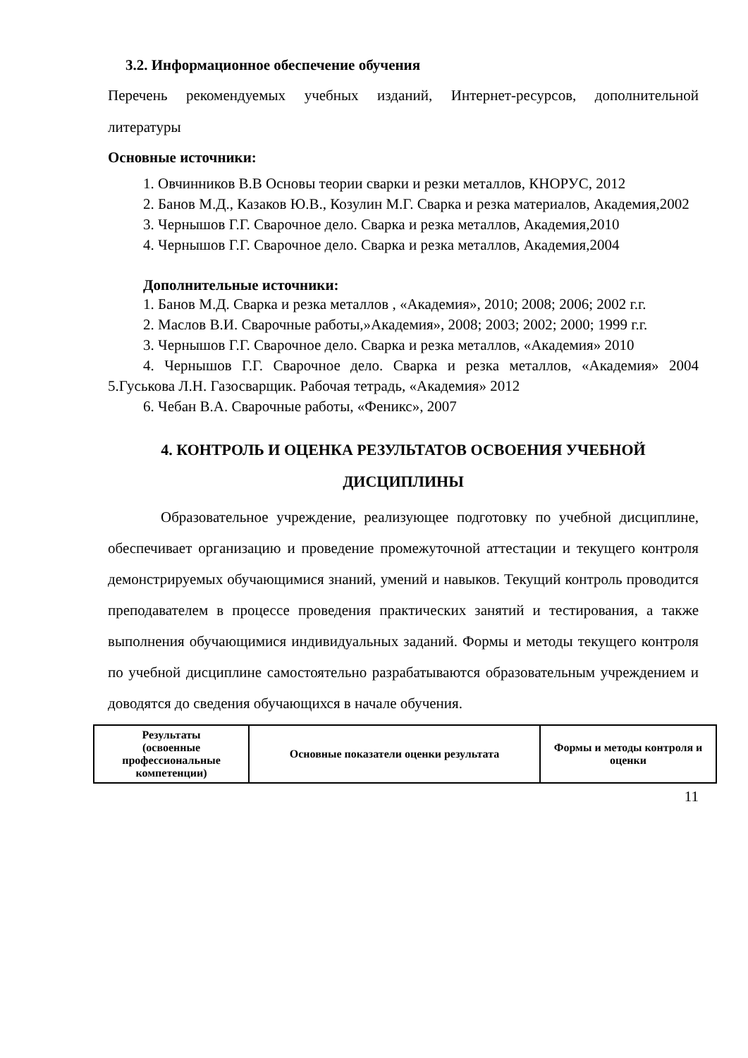3.2. Информационное обеспечение обучения
Перечень рекомендуемых учебных изданий, Интернет-ресурсов, дополнительной литературы
Основные источники:
1. Овчинников В.В Основы теории сварки и резки металлов, КНОРУС, 2012
2. Банов М.Д., Казаков Ю.В., Козулин М.Г. Сварка и резка материалов, Академия,2002
3. Чернышов Г.Г. Сварочное дело. Сварка и резка металлов, Академия,2010
4. Чернышов Г.Г. Сварочное дело. Сварка и резка металлов, Академия,2004
Дополнительные источники:
1. Банов М.Д. Сварка и резка металлов , «Академия», 2010; 2008; 2006; 2002 г.г.
2. Маслов В.И. Сварочные работы,»Академия», 2008; 2003; 2002; 2000; 1999 г.г.
3. Чернышов Г.Г. Сварочное дело. Сварка и резка металлов, «Академия» 2010
4. Чернышов Г.Г. Сварочное дело. Сварка и резка металлов, «Академия» 2004 5.Гуськова Л.Н. Газосварщик. Рабочая тетрадь, «Академия» 2012
6. Чебан В.А. Сварочные работы, «Феникс», 2007
4. КОНТРОЛЬ И ОЦЕНКА РЕЗУЛЬТАТОВ ОСВОЕНИЯ УЧЕБНОЙ ДИСЦИПЛИНЫ
Образовательное учреждение, реализующее подготовку по учебной дисциплине, обеспечивает организацию и проведение промежуточной аттестации и текущего контроля демонстрируемых обучающимися знаний, умений и навыков. Текущий контроль проводится преподавателем в процессе проведения практических занятий и тестирования, а также выполнения обучающимися индивидуальных заданий. Формы и методы текущего контроля по учебной дисциплине самостоятельно разрабатываются образовательным учреждением и доводятся до сведения обучающихся в начале обучения.
| Результаты (освоенные профессиональные компетенции) | Основные показатели оценки результата | Формы и методы контроля и оценки |
11